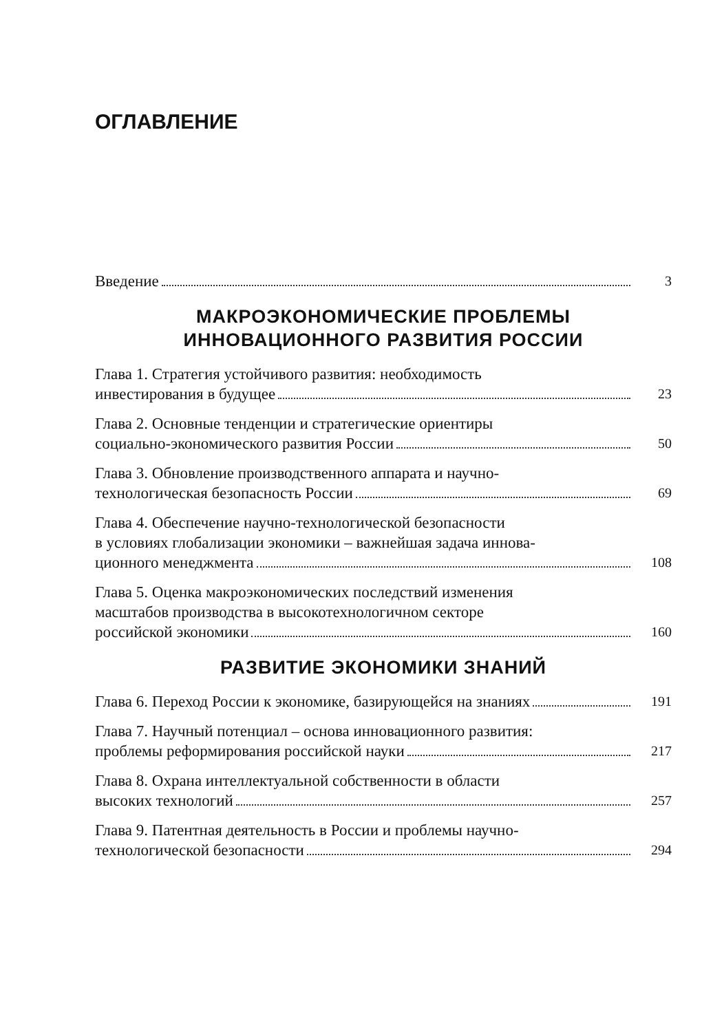ОГЛАВЛЕНИЕ
Введение
3
МАКРОЭКОНОМИЧЕСКИЕ ПРОБЛЕМЫ
ИННОВАЦИОННОГО РАЗВИТИЯ РОССИИ
Глава 1. Стратегия устойчивого развития: необходимость
инвестирования в будущее
23
Глава 2. Основные тенденции и стратегические ориентиры
социально-экономического развития России
50
Глава 3. Обновление производственного аппарата и научно-
технологическая безопасность России
69
Глава 4. Обеспечение научно-технологической безопасности
в условиях глобализации экономики – важнейшая задача иннова-
ционного менеджмента
108
Глава 5. Оценка макроэкономических последствий изменения
масштабов производства в высокотехнологичном секторе
российской экономики
160
РАЗВИТИЕ ЭКОНОМИКИ ЗНАНИЙ
Глава 6. Переход России к экономике, базирующейся на знаниях
191
Глава 7. Научный потенциал – основа инновационного развития:
проблемы реформирования российской науки
217
Глава 8. Охрана интеллектуальной собственности в области
высоких технологий
257
Глава 9. Патентная деятельность в России и проблемы научно-
технологической безопасности
294